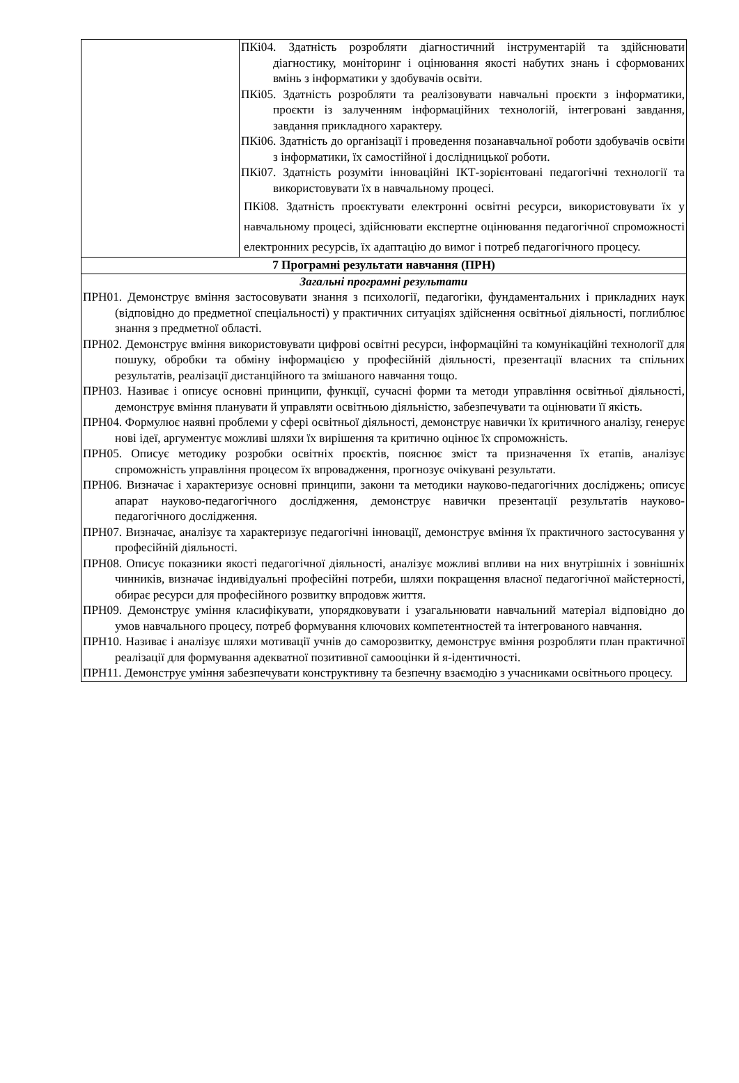| | ПКі04. Здатність розробляти діагностичний інструментарій та здійснювати діагностику, моніторинг і оцінювання якості набутих знань і сформованих вмінь з інформатики у здобувачів освіти. ПКі05. Здатність розробляти та реалізовувати навчальні проєкти з інформатики, проєкти із залученням інформаційних технологій, інтегровані завдання, завдання прикладного характеру. ПКі06. Здатність до організації і проведення позанавчальної роботи здобувачів освіти з інформатики, їх самостійної і дослідницької роботи. ПКі07. Здатність розуміти інноваційні ІКТ-зорієнтовані педагогічні технології та використовувати їх в навчальному процесі. ПКі08. Здатність проєктувати електронні освітні ресурси, використовувати їх у навчальному процесі, здійснювати експертне оцінювання педагогічної спроможності електронних ресурсів, їх адаптацію до вимог і потреб педагогічного процесу. |
| 7 Програмні результати навчання (ПРН) | |
| Загальні програмні результати ПРН01. Демонструє вміння застосовувати знання з психології, педагогіки, фундаментальних і прикладних наук (відповідно до предметної спеціальності) у практичних ситуаціях здійснення освітньої діяльності, поглиблює знання з предметної області. ПРН02. Демонструє вміння використовувати цифрові освітні ресурси, інформаційні та комунікаційні технології для пошуку, обробки та обміну інформацією у професійній діяльності, презентації власних та спільних результатів, реалізації дистанційного та змішаного навчання тощо. ПРН03. Називає і описує основні принципи, функції, сучасні форми та методи управління освітньої діяльності, демонструє вміння планувати й управляти освітньою діяльністю, забезпечувати та оцінювати її якість. ПРН04. Формулює наявні проблеми у сфері освітньої діяльності, демонструє навички їх критичного аналізу, генерує нові ідеї, аргументує можливі шляхи їх вирішення та критично оцінює їх спроможність. ПРН05. Описує методику розробки освітніх проєктів, пояснює зміст та призначення їх етапів, аналізує спроможність управління процесом їх впровадження, прогнозує очікувані результати. ПРН06. Визначає і характеризує основні принципи, закони та методики науково-педагогічних досліджень; описує апарат науково-педагогічного дослідження, демонструє навички презентації результатів науково-педагогічного дослідження. ПРН07. Визначає, аналізує та характеризує педагогічні інновації, демонструє вміння їх практичного застосування у професійній діяльності. ПРН08. Описує показники якості педагогічної діяльності, аналізує можливі впливи на них внутрішніх і зовнішніх чинників, визначає індивідуальні професійні потреби, шляхи покращення власної педагогічної майстерності, обирає ресурси для професійного розвитку впродовж життя. ПРН09. Демонструє уміння класифікувати, упорядковувати і узагальнювати навчальний матеріал відповідно до умов навчального процесу, потреб формування ключових компетентностей та інтегрованого навчання. ПРН10. Називає і аналізує шляхи мотивації учнів до саморозвитку, демонструє вміння розробляти план практичної реалізації для формування адекватної позитивної самооцінки й я-ідентичності. ПРН11. Демонструє уміння забезпечувати конструктивну та безпечну взаємодію з учасниками освітнього процесу. | |